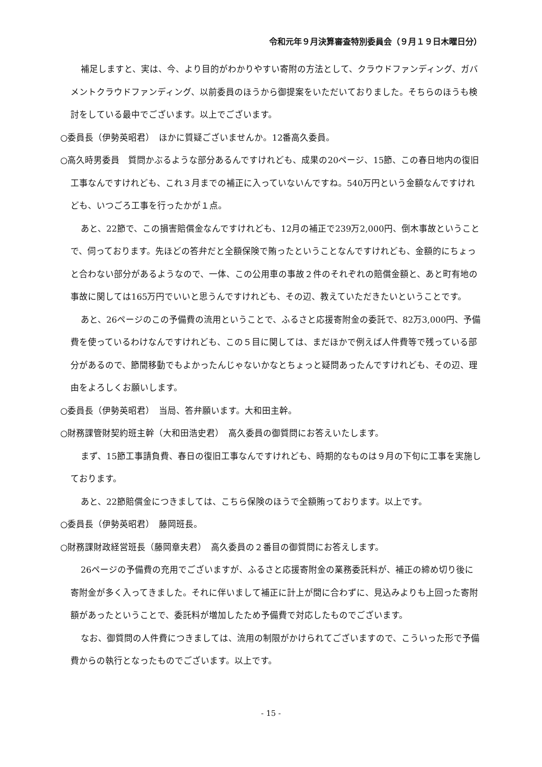令和元年９月決算審査特別委員会（９月１９日木曜日分）
補足しますと、実は、今、より目的がわかりやすい寄附の方法として、クラウドファンディング、ガバメントクラウドファンディング、以前委員のほうから御提案をいただいておりました。そちらのほうも検討をしている最中でございます。以上でございます。
○委員長（伊勢英昭君）　ほかに質疑ございませんか。12番高久委員。
○高久時男委員　質問かぶるような部分あるんですけれども、成果の20ページ、15節、この春日地内の復旧工事なんですけれども、これ３月までの補正に入っていないんですね。540万円という金額なんですけれども、いつごろ工事を行ったかが１点。
あと、22節で、この損害賠償金なんですけれども、12月の補正で239万2,000円、倒木事故ということで、伺っております。先ほどの答弁だと全額保険で賄ったということなんですけれども、金額的にちょっと合わない部分があるようなので、一体、この公用車の事故２件のそれぞれの賠償金額と、あと町有地の事故に関しては165万円でいいと思うんですけれども、その辺、教えていただきたいということです。
あと、26ページのこの予備費の流用ということで、ふるさと応援寄附金の委託で、82万3,000円、予備費を使っているわけなんですけれども、この５目に関しては、まだほかで例えば人件費等で残っている部分があるので、節間移動でもよかったんじゃないかなとちょっと疑問あったんですけれども、その辺、理由をよろしくお願いします。
○委員長（伊勢英昭君）　当局、答弁願います。大和田主幹。
○財務課管財契約班主幹（大和田浩史君）　高久委員の御質問にお答えいたします。
まず、15節工事請負費、春日の復旧工事なんですけれども、時期的なものは９月の下旬に工事を実施しております。
あと、22節賠償金につきましては、こちら保険のほうで全額賄っております。以上です。
○委員長（伊勢英昭君）　藤岡班長。
○財務課財政経営班長（藤岡章夫君）　高久委員の２番目の御質問にお答えします。
26ページの予備費の充用でございますが、ふるさと応援寄附金の業務委託料が、補正の締め切り後に寄附金が多く入ってきました。それに伴いまして補正に計上が間に合わずに、見込みよりも上回った寄附額があったということで、委託料が増加したため予備費で対応したものでございます。
なお、御質問の人件費につきましては、流用の制限がかけられてございますので、こういった形で予備費からの執行となったものでございます。以上です。
- 15 -